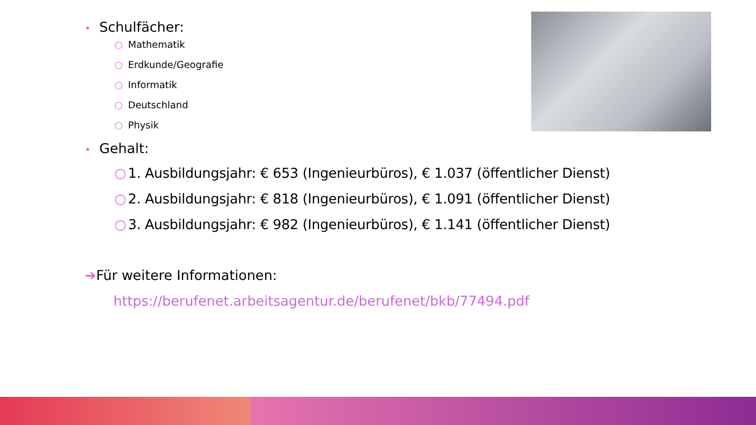• Schulfächer:
○ Mathematik
○ Erdkunde/Geografie
○ Informatik
○ Deutschland
○ Physik
• Gehalt:
○ 1. Ausbildungsjahr: € 653 (Ingenieurbüros), € 1.037 (öffentlicher Dienst)
○ 2. Ausbildungsjahr: € 818 (Ingenieurbüros), € 1.091 (öffentlicher Dienst)
○ 3. Ausbildungsjahr: € 982 (Ingenieurbüros), € 1.141 (öffentlicher Dienst)
➔Für weitere Informationen:
https://berufenet.arbeitsagentur.de/berufenet/bkb/77494.pdf